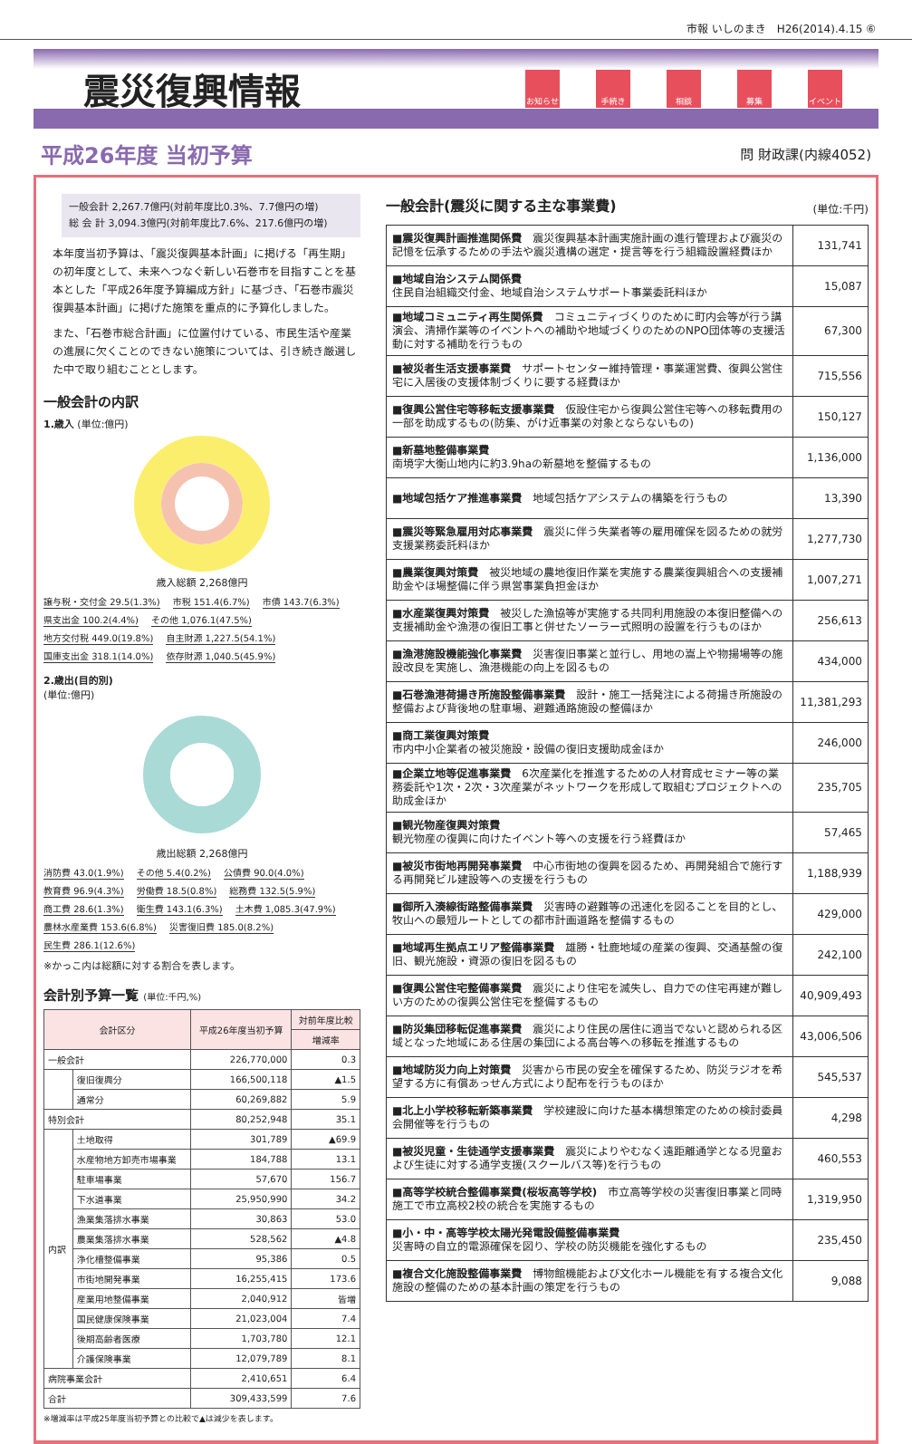市報 いしのまき　H26(2014).4.15 ⑥
震災復興情報
お知らせ 手続き 相談 募集 イベント
平成26年度 当初予算
問 財政課(内線4052)
一般会計 2,267.7億円(対前年度比0.3%、7.7億円の増)
総 会 計 3,094.3億円(対前年度比7.6%、217.6億円の増)
本年度当初予算は、「震災復興基本計画」に掲げる「再生期」の初年度として、未来へつなぐ新しい石巻市を目指すことを基本とした「平成26年度予算編成方針」に基づき、「石巻市震災復興基本計画」に掲げた施策を重点的に予算化しました。
また、「石巻市総合計画」に位置付けている、市民生活や産業の進展に欠くことのできない施策については、引き続き厳選した中で取り組むこととします。
一般会計の内訳
1.歳入 (単位:億円)
歳入総額 2,268億円
譲与税・交付金 29.5(1.3%)
市税 151.4(6.7%)
市債 143.7(6.3%)
県支出金 100.2(4.4%)
その他 1,076.1(47.5%)
地方交付税 449.0(19.8%)
自主財源 1,227.5(54.1%)
国庫支出金 318.1(14.0%)
依存財源 1,040.5(45.9%)
2.歳出(目的別)
(単位:億円)
歳出総額 2,268億円
消防費 43.0(1.9%)
その他 5.4(0.2%)
公債費 90.0(4.0%)
教育費 96.9(4.3%)
労働費 18.5(0.8%)
総務費 132.5(5.9%)
商工費 28.6(1.3%)
衛生費 143.1(6.3%)
土木費 1,085.3(47.9%)
農林水産業費 153.6(6.8%)
災害復旧費 185.0(8.2%)
民生費 286.1(12.6%)
※かっこ内は総額に対する割合を表します。
会計別予算一覧 (単位:千円,%)
| 会計区分 | | 平成26年度当初予算 | 対前年度比較 |
| --- | --- | --- | --- |
| | | | 増減率 |
| 一般会計 | | 226,770,000 | 0.3 |
| | 復旧復興分 | 166,500,118 | ▲1.5 |
| | 通常分 | 60,269,882 | 5.9 |
| 特別会計 | | 80,252,948 | 35.1 |
| 内訳 | 土地取得 | 301,789 | ▲69.9 |
| | 水産物地方卸売市場事業 | 184,788 | 13.1 |
| | 駐車場事業 | 57,670 | 156.7 |
| | 下水道事業 | 25,950,990 | 34.2 |
| | 漁業集落排水事業 | 30,863 | 53.0 |
| | 農業集落排水事業 | 528,562 | ▲4.8 |
| | 浄化槽整備事業 | 95,386 | 0.5 |
| | 市街地開発事業 | 16,255,415 | 173.6 |
| | 産業用地整備事業 | 2,040,912 | 皆増 |
| | 国民健康保険事業 | 21,023,004 | 7.4 |
| | 後期高齢者医療 | 1,703,780 | 12.1 |
| | 介護保険事業 | 12,079,789 | 8.1 |
| 病院事業会計 | | 2,410,651 | 6.4 |
| 合計 | | 309,433,599 | 7.6 |
※増減率は平成25年度当初予算との比較で▲は減少を表します。
一般会計(震災に関する主な事業費) (単位:千円)
| ■震災復興計画推進関係費 震災復興基本計画実施計画の進行管理および震災の記憶を伝承するための手法や震災遺構の選定・提言等を行う組織設置経費ほか | 131,741 |
| ■地域自治システム関係費 住民自治組織交付金、地域自治システムサポート事業委託料ほか | 15,087 |
| ■地域コミュニティ再生関係費 コミュニティづくりのために町内会等が行う講演会、清掃作業等のイベントへの補助や地域づくりのためのNPO団体等の支援活動に対する補助を行うもの | 67,300 |
| ■被災者生活支援事業費 サポートセンター維持管理・事業運営費、復興公営住宅に入居後の支援体制づくりに要する経費ほか | 715,556 |
| ■復興公営住宅等移転支援事業費 仮設住宅から復興公営住宅等への移転費用の一部を助成するもの(防集、がけ近事業の対象とならないもの) | 150,127 |
| ■新墓地整備事業費 南境字大衡山地内に約3.9haの新墓地を整備するもの | 1,136,000 |
| ■地域包括ケア推進事業費 地域包括ケアシステムの構築を行うもの | 13,390 |
| ■震災等緊急雇用対応事業費 震災に伴う失業者等の雇用確保を図るための就労支援業務委託料ほか | 1,277,730 |
| ■農業復興対策費 被災地域の農地復旧作業を実施する農業復興組合への支援補助金やほ場整備に伴う県営事業負担金ほか | 1,007,271 |
| ■水産業復興対策費 被災した漁協等が実施する共同利用施設の本復旧整備への支援補助金や漁港の復旧工事と併せたソーラー式照明の設置を行うものほか | 256,613 |
| ■漁港施設機能強化事業費 災害復旧事業と並行し、用地の嵩上や物揚場等の施設改良を実施し、漁港機能の向上を図るもの | 434,000 |
| ■石巻漁港荷揚き所施設整備事業費 設計・施工一括発注による荷揚き所施設の整備および背後地の駐車場、避難通路施設の整備ほか | 11,381,293 |
| ■商工業復興対策費 市内中小企業者の被災施設・設備の復旧支援助成金ほか | 246,000 |
| ■企業立地等促進事業費 6次産業化を推進するための人材育成セミナー等の業務委託や1次・2次・3次産業がネットワークを形成して取組むプロジェクトへの助成金ほか | 235,705 |
| ■観光物産復興対策費 観光物産の復興に向けたイベント等への支援を行う経費ほか | 57,465 |
| ■被災市街地再開発事業費 中心市街地の復興を図るため、再開発組合で施行する再開発ビル建設等への支援を行うもの | 1,188,939 |
| ■御所入湊線街路整備事業費 災害時の避難等の迅速化を図ることを目的とし、牧山への最短ルートとしての都市計画道路を整備するもの | 429,000 |
| ■地域再生拠点エリア整備事業費 雄勝・牡鹿地域の産業の復興、交通基盤の復旧、観光施設・資源の復旧を図るもの | 242,100 |
| ■復興公営住宅整備事業費 震災により住宅を滅失し、自力での住宅再建が難しい方のための復興公営住宅を整備するもの | 40,909,493 |
| ■防災集団移転促進事業費 震災により住民の居住に適当でないと認められる区域となった地域にある住居の集団による高台等への移転を推進するもの | 43,006,506 |
| ■地域防災力向上対策費 災害から市民の安全を確保するため、防災ラジオを希望する方に有償あっせん方式により配布を行うものほか | 545,537 |
| ■北上小学校移転新築事業費 学校建設に向けた基本構想策定のための検討委員会開催等を行うもの | 4,298 |
| ■被災児童・生徒通学支援事業費 震災によりやむなく遠距離通学となる児童および生徒に対する通学支援(スクールバス等)を行うもの | 460,553 |
| ■高等学校統合整備事業費(桜坂高等学校) 市立高等学校の災害復旧事業と同時施工で市立高校2校の統合を実施するもの | 1,319,950 |
| ■小・中・高等学校太陽光発電設備整備事業費 災害時の自立的電源確保を図り、学校の防災機能を強化するもの | 235,450 |
| ■複合文化施設整備事業費 博物館機能および文化ホール機能を有する複合文化施設の整備のための基本計画の策定を行うもの | 9,088 |